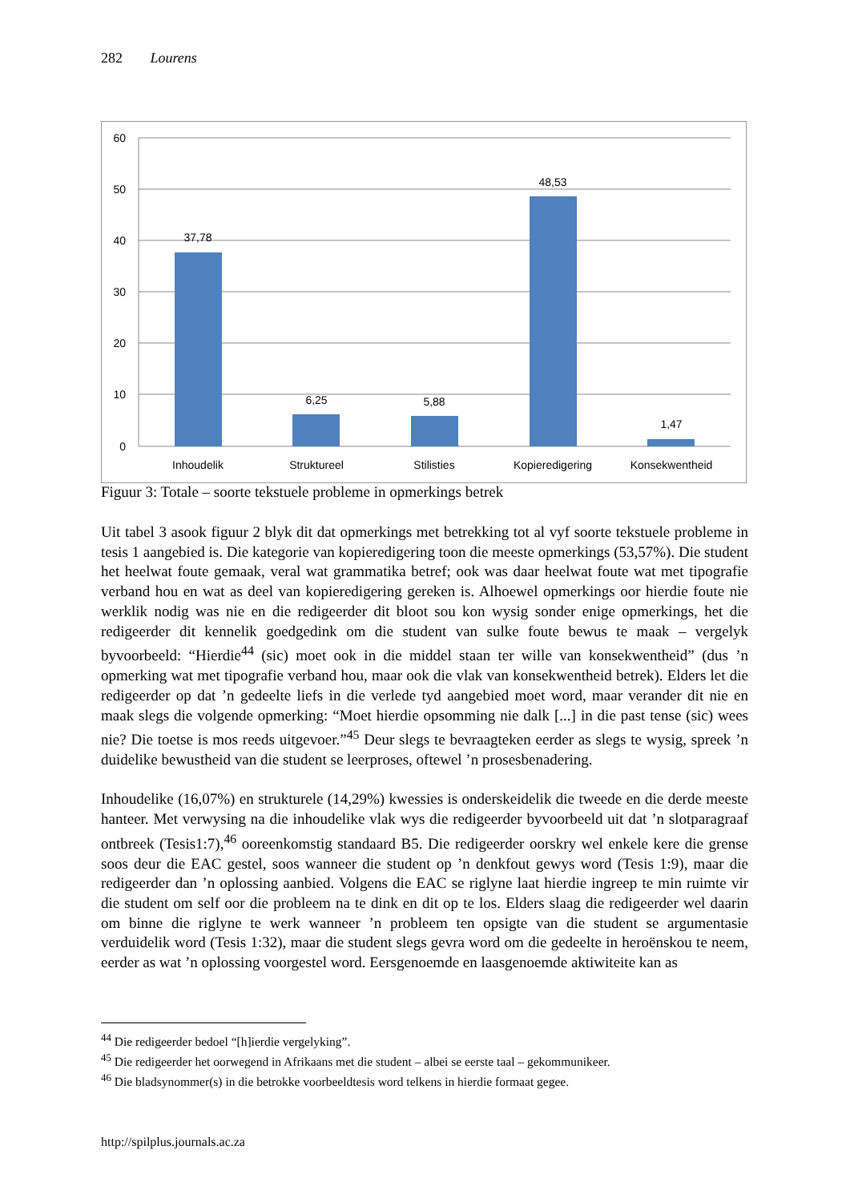282 Lourens
60
50
40
30
20
10
0
37,78
6,25
5,88
48,53
1,47
Inhoudelik
Struktureel
Stilisties
Kopieredigering
Konsekwentheid
Figuur 3: Totale – soorte tekstuele probleme in opmerkings betrek
Uit tabel 3 asook figuur 2 blyk dit dat opmerkings met betrekking tot al vyf soorte tekstuele probleme in tesis 1 aangebied is. Die kategorie van kopieredigering toon die meeste opmerkings (53,57%). Die student het heelwat foute gemaak, veral wat grammatika betref; ook was daar heelwat foute wat met tipografie verband hou en wat as deel van kopieredigering gereken is. Alhoewel opmerkings oor hierdie foute nie werklik nodig was nie en die redigeerder dit bloot sou kon wysig sonder enige opmerkings, het die redigeerder dit kennelik goedgedink om die student van sulke foute bewus te maak – vergelyk byvoorbeeld: “Hierdie<sup>44</sup> (sic) moet ook in die middel staan ter wille van konsekwentheid” (dus ’n opmerking wat met tipografie verband hou, maar ook die vlak van konsekwentheid betrek). Elders let die redigeerder op dat ’n gedeelte liefs in die verlede tyd aangebied moet word, maar verander dit nie en maak slegs die volgende opmerking: “Moet hierdie opsomming nie dalk [...] in die past tense (sic) wees nie? Die toetse is mos reeds uitgevoer.”<sup>45</sup> Deur slegs te bevraagteken eerder as slegs te wysig, spreek ’n duidelike bewustheid van die student se leerproses, oftewel ’n prosesbenadering.
Inhoudelike (16,07%) en strukturele (14,29%) kwessies is onderskeidelik die tweede en die derde meeste hanteer. Met verwysing na die inhoudelike vlak wys die redigeerder byvoorbeeld uit dat ’n slotparagraaf ontbreek (Tesis1:7),<sup>46</sup> ooreenkomstig standaard B5. Die redigeerder oorskry wel enkele kere die grense soos deur die EAC gestel, soos wanneer die student op ’n denkfout gewys word (Tesis 1:9), maar die redigeerder dan ’n oplossing aanbied. Volgens die EAC se riglyne laat hierdie ingreep te min ruimte vir die student om self oor die probleem na te dink en dit op te los. Elders slaag die redigeerder wel daarin om binne die riglyne te werk wanneer ’n probleem ten opsigte van die student se argumentasie verduidelik word (Tesis 1:32), maar die student slegs gevra word om die gedeelte in heroënskou te neem, eerder as wat ’n oplossing voorgestel word. Eersgenoemde en laasgenoemde aktiwiteite kan as
<sup>44</sup> Die redigeerder bedoel “[h]ierdie vergelyking”.
<sup>45</sup> Die redigeerder het oorwegend in Afrikaans met die student – albei se eerste taal – gekommunikeer.
<sup>46</sup> Die bladsynommer(s) in die betrokke voorbeeldtesis word telkens in hierdie formaat gegee.
http://spilplus.journals.ac.za